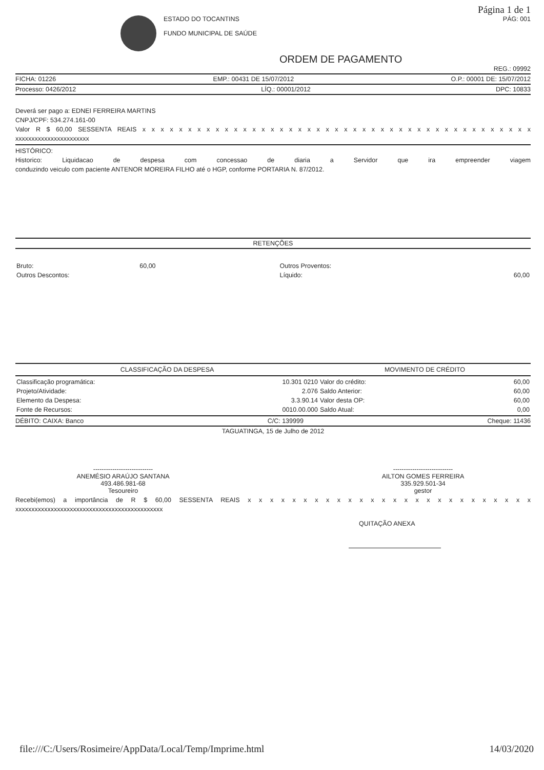Página 1 de 1
ESTADO DO TOCANTINS
FUNDO MUNICIPAL DE SAÚDE
PÁG: 001
ORDEM DE PAGAMENTO
REG.: 09992
FICHA: 01226 EMP.: 00431 DE 15/07/2012 O.P.: 00001 DE: 15/07/2012
Processo: 0426/2012 LÍQ.: 00001/2012 DPC: 10833
Deverá ser pago a: EDNEI FERREIRA MARTINS
CNPJ/CPF: 534.274.161-00
Valor R $ 60,00 SESSENTA REAIS x x x x x x x x x x x x x x x x x x x x x x x x x x x x x x x x x x x x x x x x x x x
xxxxxxxxxxxxxxxxxxxxxxx
HISTÓRICO:
Historico: Liquidacao de despesa com concessao de diaria a Servidor que ira empreender viagem
conduzindo veiculo com paciente ANTENOR MOREIRA FILHO até o HGP, conforme PORTARIA N. 87/2012.
RETENÇÕES
| Bruto: | 60,00 | Outros Proventos: | |
| Outros Descontos: | | Líquido: | 60,00 |
| CLASSIFICAÇÃO DA DESPESA | | MOVIMENTO DE CRÉDITO | |
| --- | --- | --- | --- |
| Classificação programática: | 10.301 0210 | Valor do crédito: | 60,00 |
| Projeto/Atividade: | 2.076 | Saldo Anterior: | 60,00 |
| Elemento da Despesa: | 3.3.90.14 | Valor desta OP: | 60,00 |
| Fonte de Recursos: | 0010.00.000 | Saldo Atual: | 0,00 |
DÉBITO: CAIXA: Banco C/C: 139999 Cheque: 11436
TAGUATINGA, 15 de Julho de 2012
----------------------------
ANEMÉSIO ARAÚJO SANTANA
493.486.981-68
Tesoureiro
----------------------------
AILTON GOMES FERREIRA
335.929.501-34
gestor
Recebi(emos) a importância de R $ 60,00 SESSENTA REAIS x x x x x x x x x x x x x x x x x x x x x x x x x x
xxxxxxxxxxxxxxxxxxxxxxxxxxxxxxxxxxxxxxxxxxxxxx
QUITAÇÃO ANEXA
file:///C:/Users/Rosimeire/AppData/Local/Temp/Imprime.html 14/03/2020